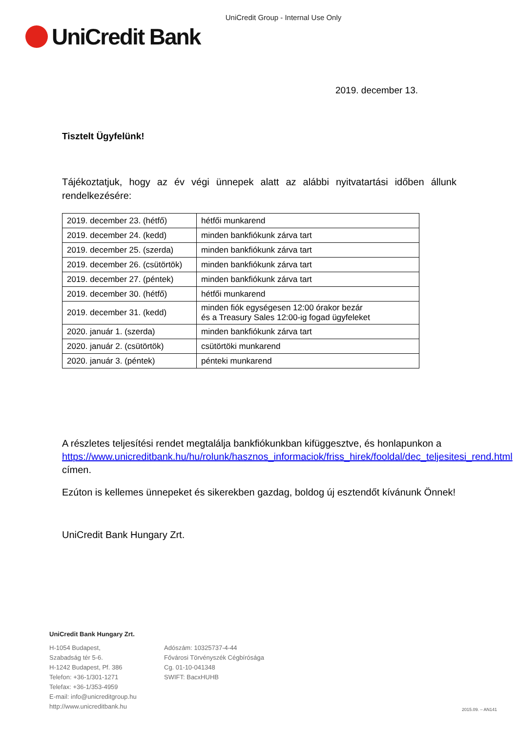UniCredit Group - Internal Use Only
UniCredit Bank
2019. december 13.
Tisztelt Ügyfelünk!
Tájékoztatjuk, hogy az év végi ünnepek alatt az alábbi nyitvatartási időben állunk rendelkezésére:
| 2019. december 23. (hétfő) | hétfői munkarend |
| 2019. december 24. (kedd) | minden bankfiókunk zárva tart |
| 2019. december 25. (szerda) | minden bankfiókunk zárva tart |
| 2019. december 26. (csütörtök) | minden bankfiókunk zárva tart |
| 2019. december 27. (péntek) | minden bankfiókunk zárva tart |
| 2019. december 30. (hétfő) | hétfői munkarend |
| 2019. december 31. (kedd) | minden fiók egységesen 12:00 órakor bezár és a Treasury Sales 12:00-ig fogad ügyfeleket |
| 2020. január 1. (szerda) | minden bankfiókunk zárva tart |
| 2020. január 2. (csütörtök) | csütörtöki munkarend |
| 2020. január 3. (péntek) | pénteki munkarend |
A részletes teljesítési rendet megtalálja bankfiókunkban kifüggesztve, és honlapunkon a https://www.unicreditbank.hu/hu/rolunk/hasznos_informaciok/friss_hirek/fooldal/dec_teljesitesi_rend.html címen.
Ezúton is kellemes ünnepeket és sikerekben gazdag, boldog új esztendőt kívánunk Önnek!
UniCredit Bank Hungary Zrt.
UniCredit Bank Hungary Zrt.
H-1054 Budapest,
Szabadság tér 5-6.
H-1242 Budapest, Pf. 386
Telefon: +36-1/301-1271
Telefax: +36-1/353-4959
E-mail: info@unicreditgroup.hu
http://www.unicreditbank.hu
Adószám: 10325737-4-44
Fővárosi Törvényszék Cégbírósága
Cg. 01-10-041348
SWIFT: BacxHUHB
2015.09. – AN141